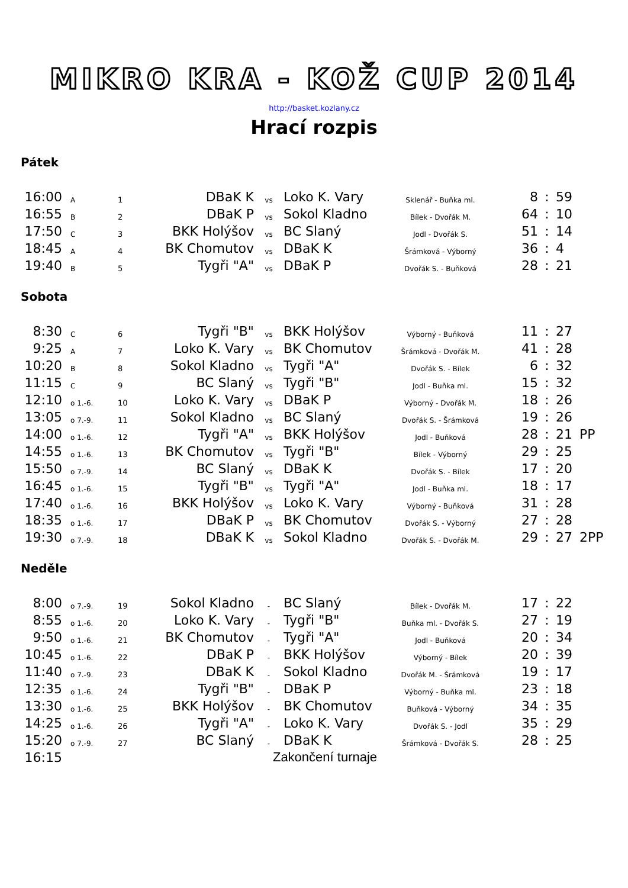MIKRO KRA - KOŽ CUP 2014
http://basket.kozlany.cz
Hrací rozpis
Pátek
| 16:00 | A | 1 | DBaK K | vs | Loko K. Vary | Sklenář - Buňka ml. | 8 | : | 59 | |
| 16:55 | B | 2 | DBaK P | vs | Sokol Kladno | Bílek - Dvořák M. | 64 | : | 10 | |
| 17:50 | C | 3 | BKK Holýšov | vs | BC Slaný | Jodl - Dvořák S. | 51 | : | 14 | |
| 18:45 | A | 4 | BK Chomutov | vs | DBaK K | Šrámková - Výborný | 36 | : | 4 | |
| 19:40 | B | 5 | Tygři "A" | vs | DBaK P | Dvořák S. - Buňková | 28 | : | 21 | |
Sobota
| 8:30 | C | 6 | Tygři "B" | vs | BKK Holýšov | Výborný - Buňková | 11 | : | 27 | |
| 9:25 | A | 7 | Loko K. Vary | vs | BK Chomutov | Šrámková - Dvořák M. | 41 | : | 28 | |
| 10:20 | B | 8 | Sokol Kladno | vs | Tygři "A" | Dvořák S. - Bílek | 6 | : | 32 | |
| 11:15 | C | 9 | BC Slaný | vs | Tygři "B" | Jodl - Buňka ml. | 15 | : | 32 | |
| 12:10 | o 1.-6. | 10 | Loko K. Vary | vs | DBaK P | Výborný - Dvořák M. | 18 | : | 26 | |
| 13:05 | o 7.-9. | 11 | Sokol Kladno | vs | BC Slaný | Dvořák S. - Šrámková | 19 | : | 26 | |
| 14:00 | o 1.-6. | 12 | Tygři "A" | vs | BKK Holýšov | Jodl - Buňková | 28 | : | 21 | PP |
| 14:55 | o 1.-6. | 13 | BK Chomutov | vs | Tygři "B" | Bílek - Výborný | 29 | : | 25 | |
| 15:50 | o 7.-9. | 14 | BC Slaný | vs | DBaK K | Dvořák S. - Bílek | 17 | : | 20 | |
| 16:45 | o 1.-6. | 15 | Tygři "B" | vs | Tygři "A" | Jodl - Buňka ml. | 18 | : | 17 | |
| 17:40 | o 1.-6. | 16 | BKK Holýšov | vs | Loko K. Vary | Výborný - Buňková | 31 | : | 28 | |
| 18:35 | o 1.-6. | 17 | DBaK P | vs | BK Chomutov | Dvořák S. - Výborný | 27 | : | 28 | |
| 19:30 | o 7.-9. | 18 | DBaK K | vs | Sokol Kladno | Dvořák S. - Dvořák M. | 29 | : | 27 | 2PP |
Neděle
| 8:00 | o 7.-9. | 19 | Sokol Kladno | - | BC Slaný | Bílek - Dvořák M. | 17 | : | 22 | |
| 8:55 | o 1.-6. | 20 | Loko K. Vary | - | Tygři "B" | Buňka ml. - Dvořák S. | 27 | : | 19 | |
| 9:50 | o 1.-6. | 21 | BK Chomutov | - | Tygři "A" | Jodl - Buňková | 20 | : | 34 | |
| 10:45 | o 1.-6. | 22 | DBaK P | - | BKK Holýšov | Výborný - Bílek | 20 | : | 39 | |
| 11:40 | o 7.-9. | 23 | DBaK K | - | Sokol Kladno | Dvořák M. - Šrámková | 19 | : | 17 | |
| 12:35 | o 1.-6. | 24 | Tygři "B" | - | DBaK P | Výborný - Buňka ml. | 23 | : | 18 | |
| 13:30 | o 1.-6. | 25 | BKK Holýšov | - | BK Chomutov | Buňková - Výborný | 34 | : | 35 | |
| 14:25 | o 1.-6. | 26 | Tygři "A" | - | Loko K. Vary | Dvořák S. - Jodl | 35 | : | 29 | |
| 15:20 | o 7.-9. | 27 | BC Slaný | - | DBaK K | Šrámková - Dvořák S. | 28 | : | 25 | |
| 16:15 | | | Zakončení turnaje | | | | | | | |